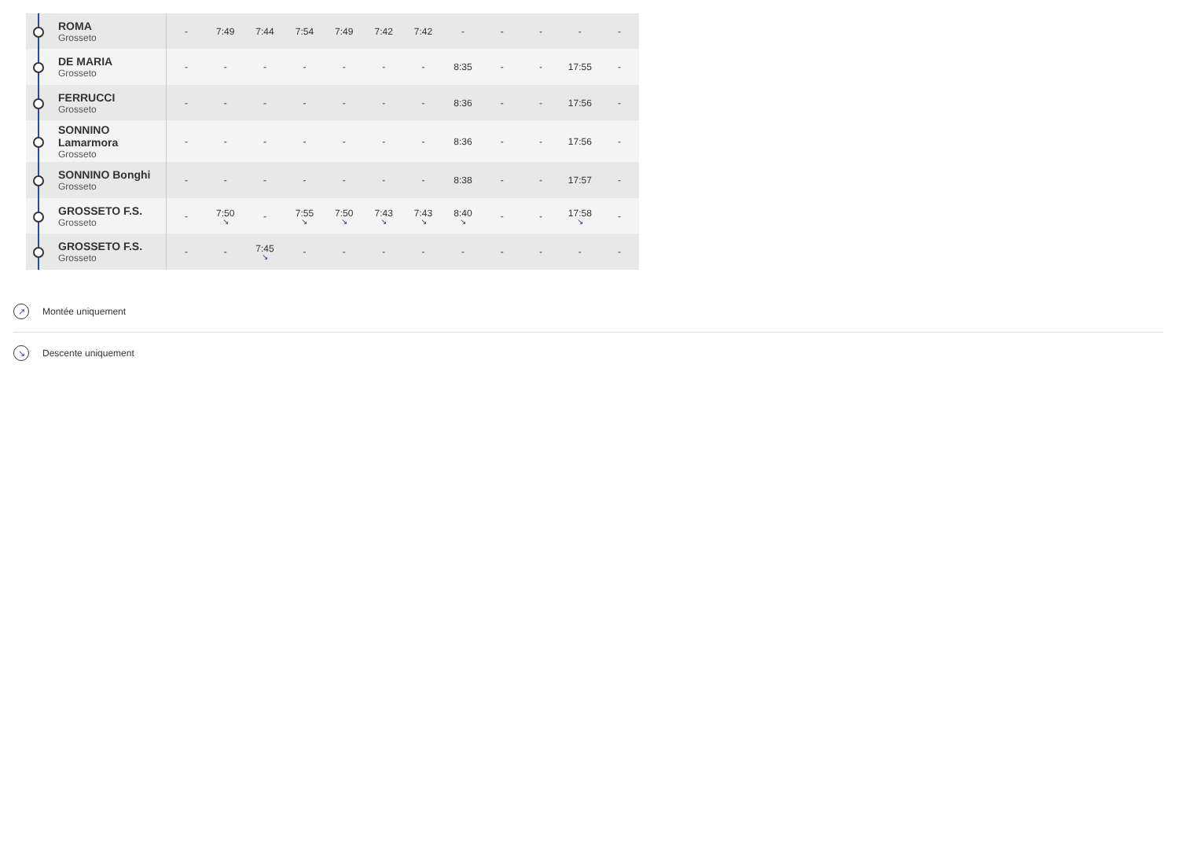| ROMA Grosseto | - | 7:49 | 7:44 | 7:54 | 7:49 | 7:42 | 7:42 | - | - | - | - | - |
| DE MARIA Grosseto | - | - | - | - | - | - | - | 8:35 | - | - | 17:55 | - |
| FERRUCCI Grosseto | - | - | - | - | - | - | - | 8:36 | - | - | 17:56 | - |
| SONNINO Lamarmora Grosseto | - | - | - | - | - | - | - | 8:36 | - | - | 17:56 | - |
| SONNINO Bonghi Grosseto | - | - | - | - | - | - | - | 8:38 | - | - | 17:57 | - |
| GROSSETO F.S. Grosseto | - | 7:50 ↘ | - | 7:55 ↘ | 7:50 ↘ | 7:43 ↘ | 7:43 ↘ | 8:40 ↘ | - | - | 17:58 ↘ | - |
| GROSSETO F.S. Grosseto | - | - | 7:45 ↘ | - | - | - | - | - | - | - | - | - |
↗ Montée uniquement
↘ Descente uniquement